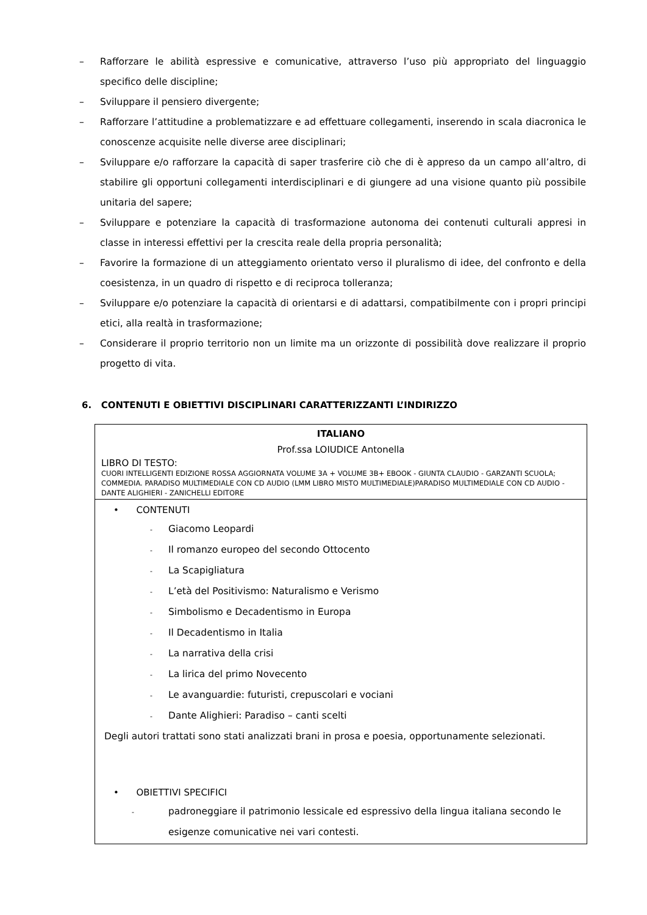– Rafforzare le abilità espressive e comunicative, attraverso l’uso più appropriato del linguaggio specifico delle discipline;
– Sviluppare il pensiero divergente;
– Rafforzare l’attitudine a problematizzare e ad effettuare collegamenti, inserendo in scala diacronica le conoscenze acquisite nelle diverse aree disciplinari;
– Sviluppare e/o rafforzare la capacità di saper trasferire ciò che di è appreso da un campo all’altro, di stabilire gli opportuni collegamenti interdisciplinari e di giungere ad una visione quanto più possibile unitaria del sapere;
– Sviluppare e potenziare la capacità di trasformazione autonoma dei contenuti culturali appresi in classe in interessi effettivi per la crescita reale della propria personalità;
– Favorire la formazione di un atteggiamento orientato verso il pluralismo di idee, del confronto e della coesistenza, in un quadro di rispetto e di reciproca tolleranza;
– Sviluppare e/o potenziare la capacità di orientarsi e di adattarsi, compatibilmente con i propri principi etici, alla realtà in trasformazione;
– Considerare il proprio territorio non un limite ma un orizzonte di possibilità dove realizzare il proprio progetto di vita.
6. CONTENUTI E OBIETTIVI DISCIPLINARI CARATTERIZZANTI L’INDIRIZZO
| ITALIANO Prof.ssa LOIUDICE Antonella LIBRO DI TESTO: CUORI INTELLIGENTI EDIZIONE ROSSA AGGIORNATA VOLUME 3A + VOLUME 3B+ EBOOK - GIUNTA CLAUDIO - GARZANTI SCUOLA; COMMEDIA. PARADISO MULTIMEDIALE CON CD AUDIO (LMM LIBRO MISTO MULTIMEDIALE)PARADISO MULTIMEDIALE CON CD AUDIO - DANTE ALIGHIERI - ZANICHELLI EDITORE |
| • CONTENUTI - Giacomo Leopardi - Il romanzo europeo del secondo Ottocento - La Scapigliatura - L’età del Positivismo: Naturalismo e Verismo - Simbolismo e Decadentismo in Europa - Il Decadentismo in Italia - La narrativa della crisi - La lirica del primo Novecento - Le avanguardie: futuristi, crepuscolari e vociani - Dante Alighieri: Paradiso – canti scelti Degli autori trattati sono stati analizzati brani in prosa e poesia, opportunamente selezionati. • OBIETTIVI SPECIFICI - padroneggiare il patrimonio lessicale ed espressivo della lingua italiana secondo le esigenze comunicative nei vari contesti. |